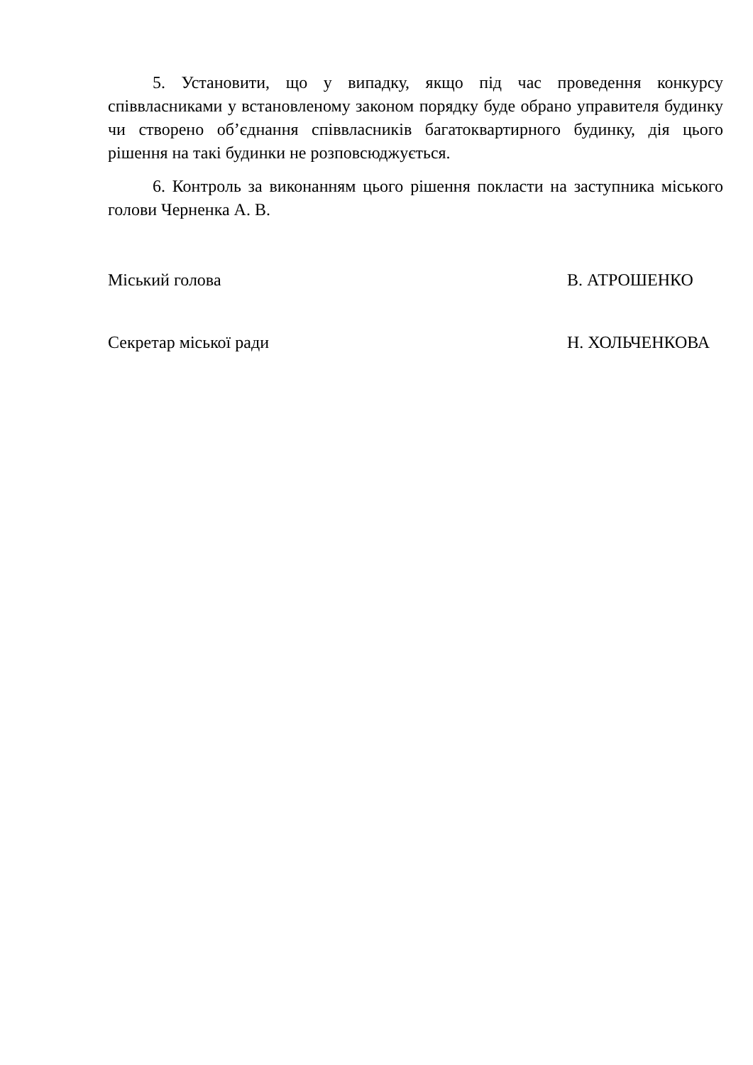5. Установити, що у випадку, якщо під час проведення конкурсу співвласниками у встановленому законом порядку буде обрано управителя будинку чи створено об’єднання співвласників багатоквартирного будинку, дія цього рішення на такі будинки не розповсюджується.
6. Контроль за виконанням цього рішення покласти на заступника міського голови Черненка А. В.
Міський голова В. АТРОШЕНКО
Секретар міської ради Н. ХОЛЬЧЕНКОВА